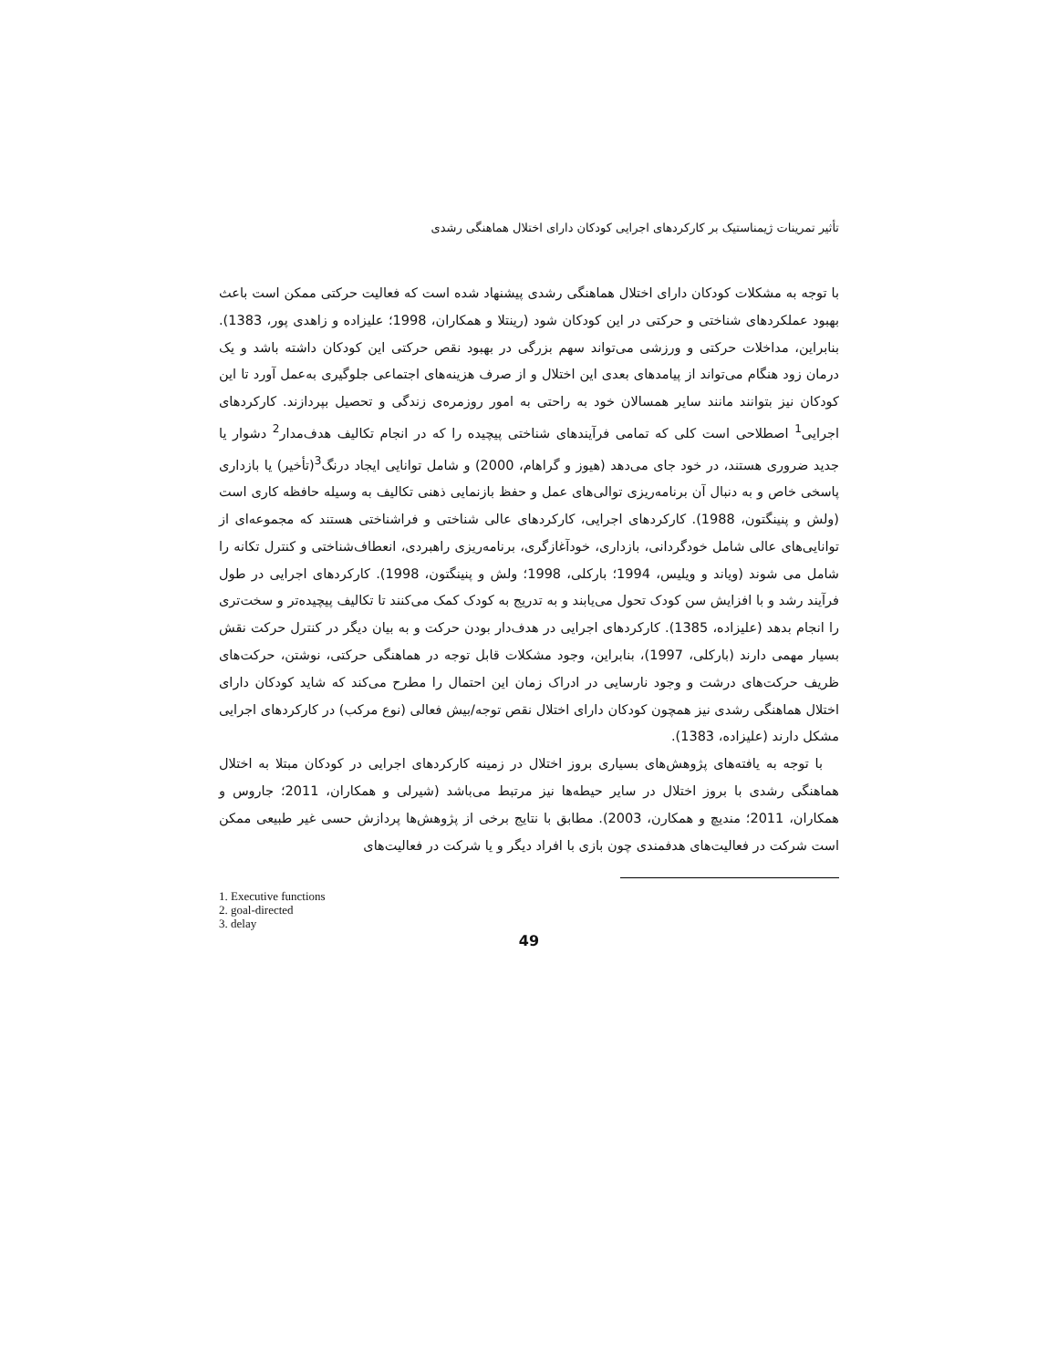تأثیر تمرینات ژیمناستیک بر کارکردهای اجرایی کودکان دارای اختلال هماهنگی رشدی
با توجه به مشکلات کودکان دارای اختلال هماهنگی رشدی پیشنهاد شده است که فعالیت حرکتی ممکن است باعث بهبود عملکردهای شناختی و حرکتی در این کودکان شود (رینتلا و همکاران، 1998؛ علیزاده و زاهدی پور، 1383). بنابراین، مداخلات حرکتی و ورزشی می‌تواند سهم بزرگی در بهبود نقص حرکتی این کودکان داشته باشد و یک درمان زود هنگام می‌تواند از پیامدهای بعدی این اختلال و از صرف هزینه‌های اجتماعی جلوگیری به‌عمل آورد تا این کودکان نیز بتوانند مانند سایر همسالان خود به راحتی به امور روزمره‌ی زندگی و تحصیل بپردازند. کارکردهای اجرایی<sup>1</sup> اصطلاحی است کلی که تمامی فرآیندهای شناختی پیچیده را که در انجام تکالیف هدف‌مدار<sup>2</sup> دشوار یا جدید ضروری هستند، در خود جای می‌دهد (هیوز و گراهام، 2000) و شامل توانایی ایجاد درنگ<sup>3</sup>(تأخیر) یا بازداری پاسخی خاص و به دنبال آن برنامه‌ریزی توالی‌های عمل و حفظ بازنمایی ذهنی تکالیف به وسیله حافظه کاری است (ولش و پنینگتون، 1988). کارکردهای اجرایی، کارکردهای عالی شناختی و فراشناختی هستند که مجموعه‌ای از توانایی‌های عالی شامل خودگردانی، بازداری، خودآغازگری، برنامه‌ریزی راهبردی، انعطاف‌شناختی و کنترل تکانه را شامل می شوند (ویاند و ویلیس، 1994؛ بارکلی، 1998؛ ولش و پنینگتون، 1998). کارکردهای اجرایی در طول فرآیند رشد و با افزایش سن کودک تحول می‌یابند و به تدریج به کودک کمک می‌کنند تا تکالیف پیچیده‌تر و سخت‌تری را انجام بدهد (علیزاده، 1385). کارکردهای اجرایی در هدف‌دار بودن حرکت و به بیان دیگر در کنترل حرکت نقش بسیار مهمی دارند (بارکلی، 1997)، بنابراین، وجود مشکلات قابل توجه در هماهنگی حرکتی، نوشتن، حرکت‌های ظریف حرکت‌های درشت و وجود نارسایی در ادراک زمان این احتمال را مطرح می‌کند که شاید کودکان دارای اختلال هماهنگی رشدی نیز همچون کودکان دارای اختلال نقص توجه/بیش فعالی (نوع مرکب) در کارکردهای اجرایی مشکل دارند (علیزاده، 1383).
با توجه به یافته‌های پژوهش‌های بسیاری بروز اختلال در زمینه کارکردهای اجرایی در کودکان مبتلا به اختلال هماهنگی رشدی با بروز اختلال در سایر حیطه‌ها نیز مرتبط می‌باشد (شیرلی و همکاران، 2011؛ جاروس و همکاران، 2011؛ مندیچ و همکارن، 2003). مطابق با نتایج برخی از پژوهش‌ها پردازش حسی غیر طبیعی ممکن است شرکت در فعالیت‌های هدفمندی چون بازی با افراد دیگر و یا شرکت در فعالیت‌های
1. Executive functions
2. goal-directed
3. delay
49